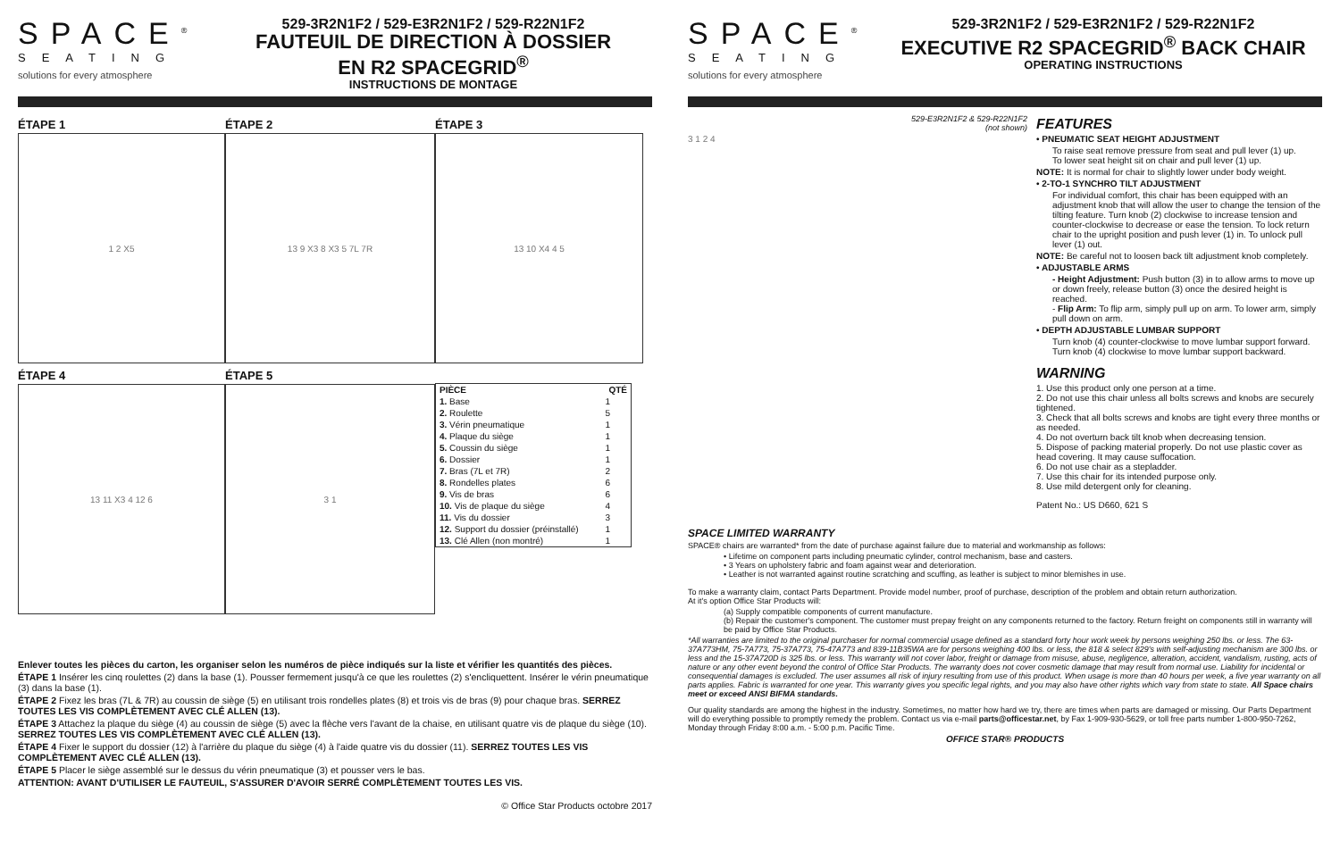SPACE<sup>®</sup>
SEATING
solutions for every atmosphere
529-3R2N1F2 / 529-E3R2N1F2 / 529-R22N1F2
FAUTEUIL DE DIRECTION À DOSSIER
EN R2 SPACEGRID<sup>®</sup>
INSTRUCTIONS DE MONTAGE
ÉTAPE 1
1 2 X5
ÉTAPE 2
13 9 X3 8 X3 5 7L 7R
ÉTAPE 3
13 10 X4 4 5
ÉTAPE 4
13 11 X3 4 12 6
ÉTAPE 5
3 1
| PIÈCE | QTÉ |
| --- | --- |
| 1. Base | 1 |
| 2. Roulette | 5 |
| 3. Vérin pneumatique | 1 |
| 4. Plaque du siège | 1 |
| 5. Coussin du siège | 1 |
| 6. Dossier | 1 |
| 7. Bras (7L et 7R) | 2 |
| 8. Rondelles plates | 6 |
| 9. Vis de bras | 6 |
| 10. Vis de plaque du siège | 4 |
| 11. Vis du dossier | 3 |
| 12. Support du dossier (préinstallé) | 1 |
| 13. Clé Allen (non montré) | 1 |
Enlever toutes les pièces du carton, les organiser selon les numéros de pièce indiqués sur la liste et vérifier les quantités des pièces.
ÉTAPE 1 Insérer les cinq roulettes (2) dans la base (1). Pousser fermement jusqu'à ce que les roulettes (2) s'encliquettent. Insérer le vérin pneumatique (3) dans la base (1).
ÉTAPE 2 Fixez les bras (7L & 7R) au coussin de siège (5) en utilisant trois rondelles plates (8) et trois vis de bras (9) pour chaque bras. SERREZ TOUTES LES VIS COMPLÈTEMENT AVEC CLÉ ALLEN (13).
ÉTAPE 3 Attachez la plaque du siège (4) au coussin de siège (5) avec la flèche vers l'avant de la chaise, en utilisant quatre vis de plaque du siège (10). SERREZ TOUTES LES VIS COMPLÈTEMENT AVEC CLÉ ALLEN (13).
ÉTAPE 4 Fixer le support du dossier (12) à l'arrière du plaque du siège (4) à l'aide quatre vis du dossier (11). SERREZ TOUTES LES VIS COMPLÈTEMENT AVEC CLÉ ALLEN (13).
ÉTAPE 5 Placer le siège assemblé sur le dessus du vérin pneumatique (3) et pousser vers le bas.
ATTENTION: AVANT D'UTILISER LE FAUTEUIL, S'ASSURER D'AVOIR SERRÉ COMPLÈTEMENT TOUTES LES VIS.
© Office Star Products octobre 2017
SPACE<sup>®</sup>
SEATING
solutions for every atmosphere
529-3R2N1F2 / 529-E3R2N1F2 / 529-R22N1F2
EXECUTIVE R2 SPACEGRID<sup>®</sup> BACK CHAIR
OPERATING INSTRUCTIONS
529-E3R2N1F2 & 529-R22N1F2
(not shown)
3 1 2 4
FEATURES
• PNEUMATIC SEAT HEIGHT ADJUSTMENT
To raise seat remove pressure from seat and pull lever (1) up.
To lower seat height sit on chair and pull lever (1) up.
NOTE: It is normal for chair to slightly lower under body weight.
• 2-TO-1 SYNCHRO TILT ADJUSTMENT
For individual comfort, this chair has been equipped with an adjustment knob that will allow the user to change the tension of the tilting feature. Turn knob (2) clockwise to increase tension and counter-clockwise to decrease or ease the tension. To lock return chair to the upright position and push lever (1) in. To unlock pull lever (1) out.
NOTE: Be careful not to loosen back tilt adjustment knob completely.
• ADJUSTABLE ARMS
- Height Adjustment: Push button (3) in to allow arms to move up or down freely, release button (3) once the desired height is reached.
- Flip Arm: To flip arm, simply pull up on arm. To lower arm, simply pull down on arm.
• DEPTH ADJUSTABLE LUMBAR SUPPORT
Turn knob (4) counter-clockwise to move lumbar support forward. Turn knob (4) clockwise to move lumbar support backward.
WARNING
1. Use this product only one person at a time.
2. Do not use this chair unless all bolts screws and knobs are securely tightened.
3. Check that all bolts screws and knobs are tight every three months or as needed.
4. Do not overturn back tilt knob when decreasing tension.
5. Dispose of packing material properly. Do not use plastic cover as head covering. It may cause suffocation.
6. Do not use chair as a stepladder.
7. Use this chair for its intended purpose only.
8. Use mild detergent only for cleaning.
Patent No.: US D660, 621 S
SPACE LIMITED WARRANTY
SPACE® chairs are warranted* from the date of purchase against failure due to material and workmanship as follows:
• Lifetime on component parts including pneumatic cylinder, control mechanism, base and casters.
• 3 Years on upholstery fabric and foam against wear and deterioration.
• Leather is not warranted against routine scratching and scuffing, as leather is subject to minor blemishes in use.
To make a warranty claim, contact Parts Department. Provide model number, proof of purchase, description of the problem and obtain return authorization.
At it's option Office Star Products will:
(a) Supply compatible components of current manufacture.
(b) Repair the customer's component. The customer must prepay freight on any components returned to the factory. Return freight on components still in warranty will be paid by Office Star Products.
*All warranties are limited to the original purchaser for normal commercial usage defined as a standard forty hour work week by persons weighing 250 lbs. or less. The 63-37A773HM, 75-7A773, 75-37A773, 75-47A773 and 839-11B35WA are for persons weighing 400 lbs. or less, the 818 & select 829's with self-adjusting mechanism are 300 lbs. or less and the 15-37A720D is 325 lbs. or less. This warranty will not cover labor, freight or damage from misuse, abuse, negligence, alteration, accident, vandalism, rusting, acts of nature or any other event beyond the control of Office Star Products. The warranty does not cover cosmetic damage that may result from normal use. Liability for incidental or consequential damages is excluded. The user assumes all risk of injury resulting from use of this product. When usage is more than 40 hours per week, a five year warranty on all parts applies. Fabric is warranted for one year. This warranty gives you specific legal rights, and you may also have other rights which vary from state to state. All Space chairs meet or exceed ANSI BIFMA standards.
Our quality standards are among the highest in the industry. Sometimes, no matter how hard we try, there are times when parts are damaged or missing. Our Parts Department will do everything possible to promptly remedy the problem. Contact us via e-mail parts@officestar.net, by Fax 1-909-930-5629, or toll free parts number 1-800-950-7262, Monday through Friday 8:00 a.m. - 5:00 p.m. Pacific Time.
OFFICE STAR® PRODUCTS